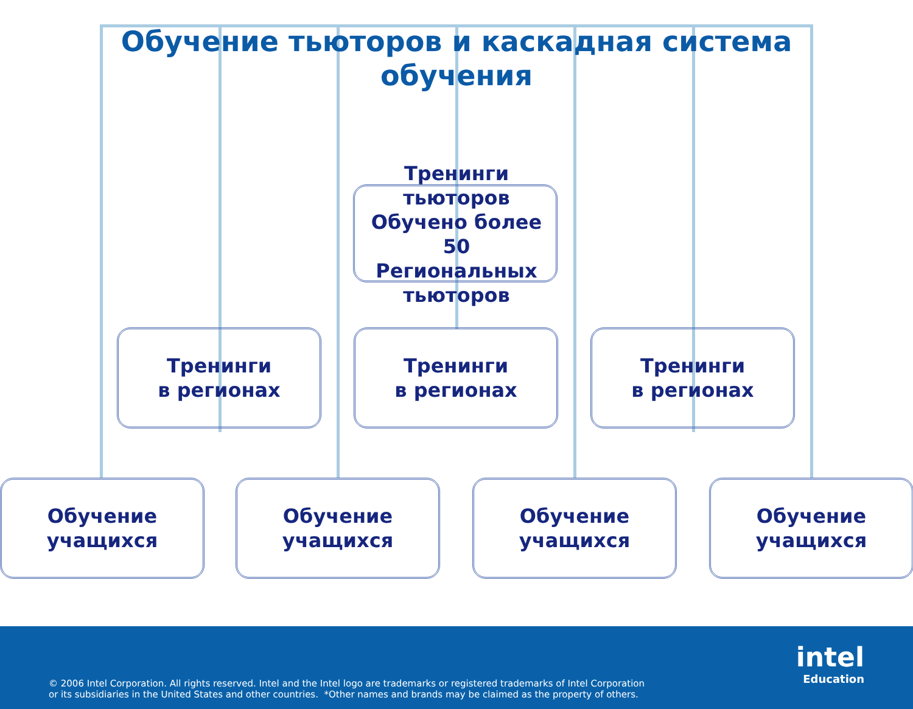Обучение тьюторов и каскадная система
обучения
Тренинги
тьюторов
Обучено более
50
Региональных
тьюторов
Тренинги
в регионах
Тренинги
в регионах
Тренинги
в регионах
Обучение
учащихся
Обучение
учащихся
Обучение
учащихся
Обучение
учащихся
© 2006 Intel Corporation. All rights reserved. Intel and the Intel logo are trademarks or registered trademarks of Intel Corporation
or its subsidiaries in the United States and other countries. *Other names and brands may be claimed as the property of others.
intel
Education